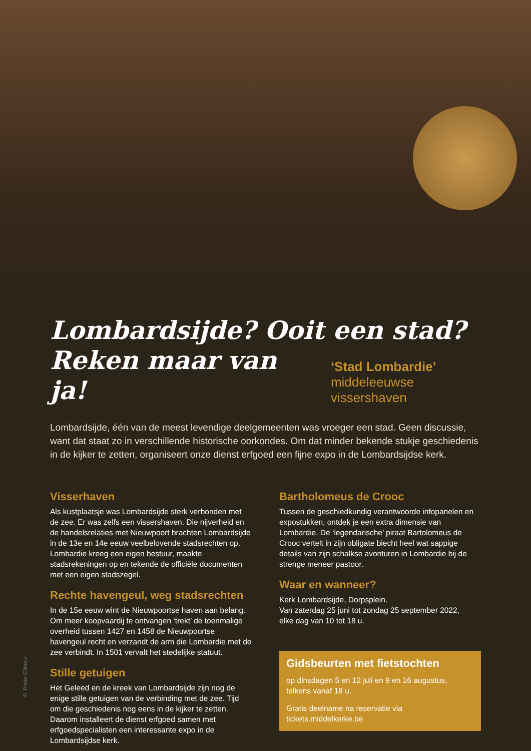© Pieter Clicteur
Lombardsijde? Ooit een stad?
Reken maar van ja!
‘Stad Lombardie’
middeleeuwse vissershaven
Lombardsijde, één van de meest levendige deelgemeenten was vroeger een stad. Geen discussie, want dat staat zo in verschillende historische oorkondes. Om dat minder bekende stukje geschiedenis in de kijker te zetten, organiseert onze dienst erfgoed een fijne expo in de Lombardsijdse kerk.
Visserhaven
Als kustplaatsje was Lombardsijde sterk verbonden met de zee. Er was zelfs een vissershaven. Die nijverheid en de handelsrelaties met Nieuwpoort brachten Lombardsijde in de 13e en 14e eeuw veelbelovende stadsrechten op. Lombar­die kreeg een eigen bestuur, maakte stadsrekeningen op en tekende de officiële documenten met een eigen stadszegel.
Rechte havengeul, weg stadsrechten
In de 15e eeuw wint de Nieuwpoortse haven aan belang. Om meer koopvaardij te ontvangen ‘trekt’ de toenmalige overheid tussen 1427 en 1458 de Nieuwpoortse havengeul recht en verzandt de arm die Lombardie met de zee verbindt. In 1501 vervalt het stedelijke statuut.
Stille getuigen
Het Geleed en de kreek van Lombardsijde zijn nog de enige stille getuigen van de verbinding met de zee. Tijd om die geschiedenis nog eens in de kijker te zetten. Daarom installeert de dienst erfgoed samen met erfgoedspecialisten een interessante expo in de Lombardsijdse kerk.
Bartholomeus de Crooc
Tussen de geschiedkundig verantwoorde infopanelen en expostukken, ontdek je een extra dimensie van Lombardie. De ‘legendarische’ piraat Bartolomeus de Crooc vertelt in zijn obligate biecht heel wat sappige details van zijn schalkse avonturen in Lombardie bij de strenge meneer pastoor.
Waar en wanneer?
Kerk Lombardsijde, Dorpsplein.
Van zaterdag 25 juni tot zondag 25 september 2022,
elke dag van 10 tot 18 u.
Gidsbeurten met fietstochten
op dinsdagen 5 en 12 juli en 9 en 16 augustus,
telkens vanaf 18 u.
Gratis deelname na reservatie via
tickets.middelkerke.be